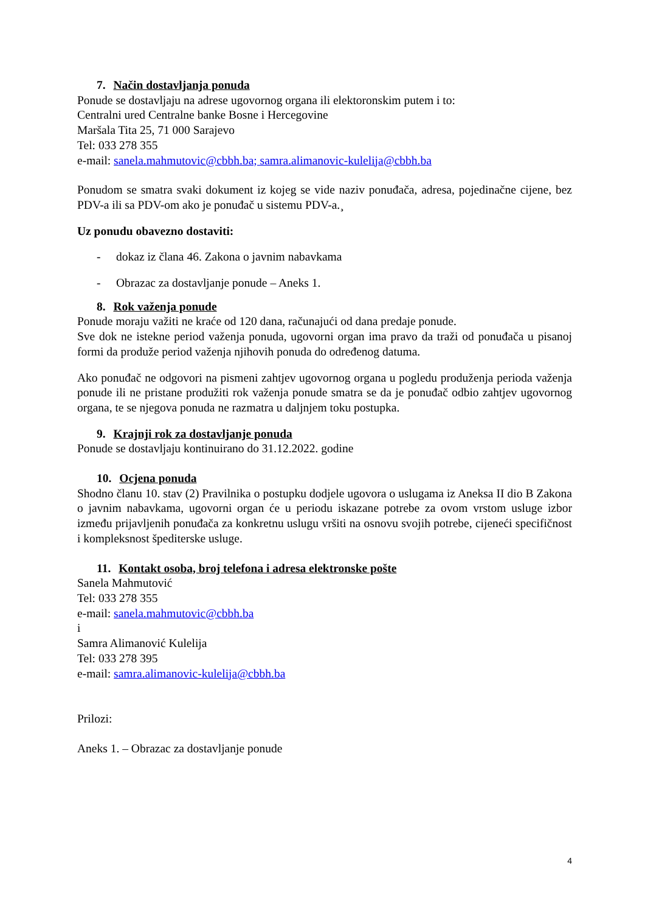7. Način dostavljanja ponuda
Ponude se dostavljaju na adrese ugovornog organa ili elektoronskim putem i to:
Centralni ured Centralne banke Bosne i Hercegovine
Maršala Tita 25, 71 000 Sarajevo
Tel: 033 278 355
e-mail: sanela.mahmutovic@cbbh.ba; samra.alimanovic-kulelija@cbbh.ba
Ponudom se smatra svaki dokument iz kojeg se vide naziv ponuđača, adresa, pojedinačne cijene, bez PDV-a ili sa PDV-om ako je ponuđač u sistemu PDV-a.¸
Uz ponudu obavezno dostaviti:
- dokaz iz člana 46. Zakona o javnim nabavkama
- Obrazac za dostavljanje ponude – Aneks 1.
8. Rok važenja ponude
Ponude moraju važiti ne kraće od 120 dana, računajući od dana predaje ponude.
Sve dok ne istekne period važenja ponuda, ugovorni organ ima pravo da traži od ponuđača u pisanoj formi da produže period važenja njihovih ponuda do određenog datuma.
Ako ponuđač ne odgovori na pismeni zahtjev ugovornog organa u pogledu produženja perioda važenja ponude ili ne pristane produžiti rok važenja ponude smatra se da je ponuđač odbio zahtjev ugovornog organa, te se njegova ponuda ne razmatra u daljnjem toku postupka.
9. Krajnji rok za dostavljanje ponuda
Ponude se dostavljaju kontinuirano do 31.12.2022. godine
10. Ocjena ponuda
Shodno članu 10. stav (2) Pravilnika o postupku dodjele ugovora o uslugama iz Aneksa II dio B Zakona o javnim nabavkama, ugovorni organ će u periodu iskazane potrebe za ovom vrstom usluge izbor između prijavljenih ponuđača za konkretnu uslugu vršiti na osnovu svojih potrebe, cijeneći specifičnost i kompleksnost špediterske usluge.
11. Kontakt osoba, broj telefona i adresa elektronske pošte
Sanela Mahmutović
Tel: 033 278 355
e-mail: sanela.mahmutovic@cbbh.ba
i
Samra Alimanović Kulelija
Tel: 033 278 395
e-mail: samra.alimanovic-kulelija@cbbh.ba
Prilozi:
Aneks 1. – Obrazac za dostavljanje ponude
4